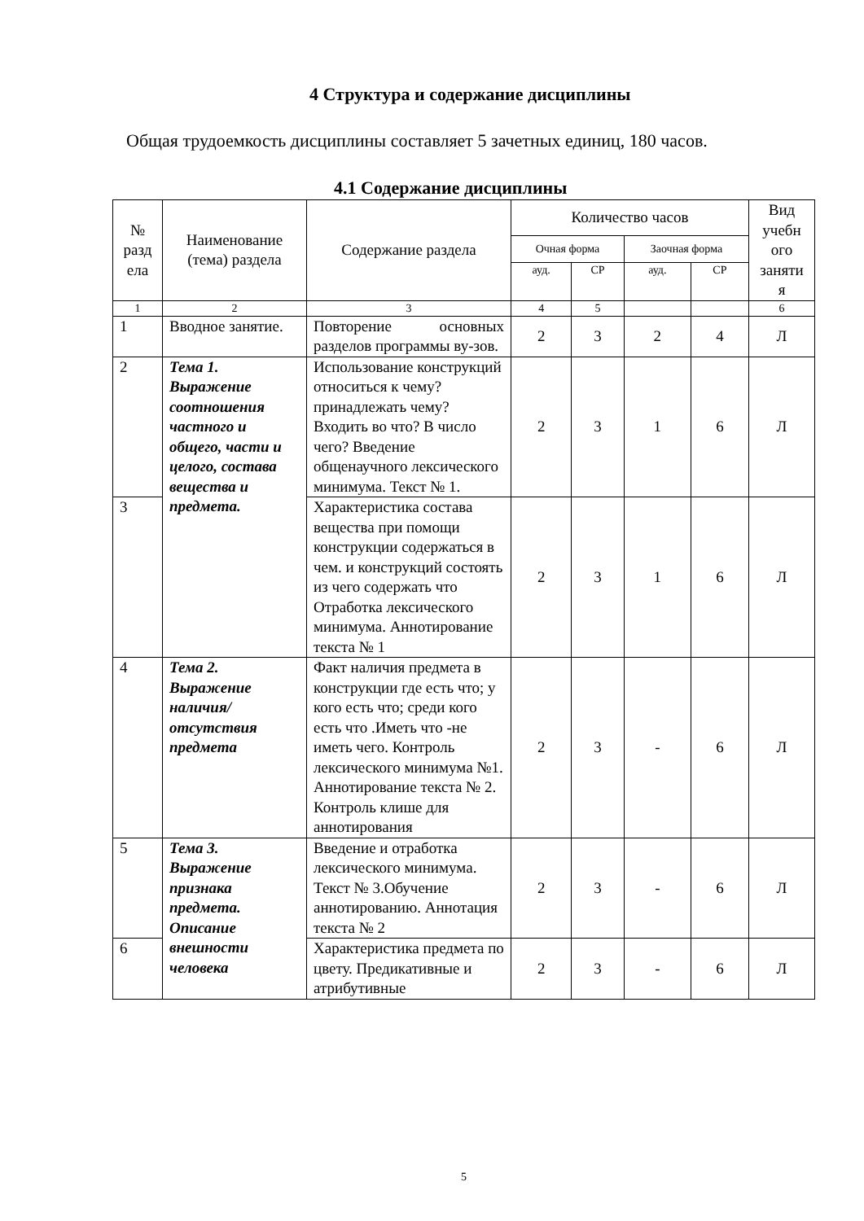4 Структура и содержание дисциплины
Общая трудоемкость дисциплины составляет 5 зачетных единиц, 180 часов.
4.1 Содержание дисциплины
| № разд ела | Наименование (тема) раздела | Содержание раздела | Количество часов | | | | Вид учебн ого заняти я |
| --- | --- | --- | --- | --- | --- | --- | --- |
| | | | Очная форма | | Заочная форма | | |
| | | | ауд. | СР | ауд. | СР | |
| 1 | 2 | 3 | 4 | 5 | | | 6 |
| 1 | Вводное занятие. | Повторение основных разделов программы ву-зов. | 2 | 3 | 2 | 4 | Л |
| 2 | Тема 1. Выражение соотношения частного и общего, части и целого, состава вещества и предмета. | Использование конструкций относиться к чему? принадлежать чему? Входить во что? В число чего? Введение общенаучного лексического минимума. Текст № 1. | 2 | 3 | 1 | 6 | Л |
| 3 | | Характеристика состава вещества при помощи конструкции содержаться в чем. и конструкций состоять из чего содержать что Отработка лексического минимума. Аннотирование текста № 1 | 2 | 3 | 1 | 6 | Л |
| 4 | Тема 2. Выражение наличия/ отсутствия предмета | Факт наличия предмета в конструкции где есть что; у кого есть что; среди кого есть что .Иметь что -не иметь чего. Контроль лексического минимума №1. Аннотирование текста № 2. Контроль клише для аннотирования | 2 | 3 | - | 6 | Л |
| 5 | Тема 3. Выражение признака предмета. Описание внешности человека | Введение и отработка лексического минимума. Текст № 3.Обучение аннотированию. Аннотация текста № 2 | 2 | 3 | - | 6 | Л |
| 6 | | Характеристика предмета по цвету. Предикативные и атрибутивные | 2 | 3 | - | 6 | Л |
5